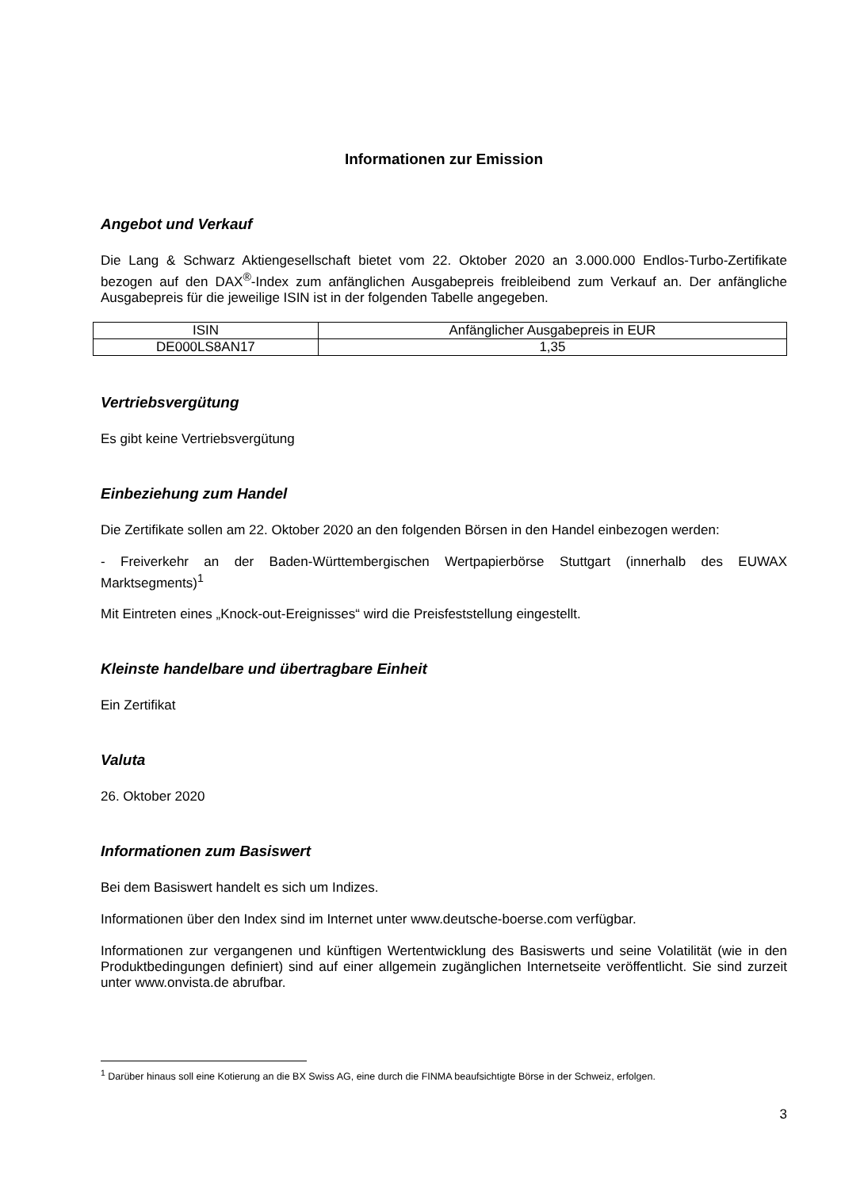Informationen zur Emission
Angebot und Verkauf
Die Lang & Schwarz Aktiengesellschaft bietet vom 22. Oktober 2020 an 3.000.000 Endlos-Turbo-Zertifikate bezogen auf den DAX<sup>®</sup>-Index zum anfänglichen Ausgabepreis freibleibend zum Verkauf an. Der anfängliche Ausgabepreis für die jeweilige ISIN ist in der folgenden Tabelle angegeben.
| ISIN | Anfänglicher Ausgabepreis in EUR |
| DE000LS8AN17 | 1,35 |
Vertriebsvergütung
Es gibt keine Vertriebsvergütung
Einbeziehung zum Handel
Die Zertifikate sollen am 22. Oktober 2020 an den folgenden Börsen in den Handel einbezogen werden:
- Freiverkehr an der Baden-Württembergischen Wertpapierbörse Stuttgart (innerhalb des EUWAX Marktsegments)<sup>1</sup>
Mit Eintreten eines „Knock-out-Ereignisses“ wird die Preisfeststellung eingestellt.
Kleinste handelbare und übertragbare Einheit
Ein Zertifikat
Valuta
26. Oktober 2020
Informationen zum Basiswert
Bei dem Basiswert handelt es sich um Indizes.
Informationen über den Index sind im Internet unter www.deutsche-boerse.com verfügbar.
Informationen zur vergangenen und künftigen Wertentwicklung des Basiswerts und seine Volatilität (wie in den Produktbedingungen definiert) sind auf einer allgemein zugänglichen Internetseite veröffentlicht. Sie sind zurzeit unter www.onvista.de abrufbar.
<sup>1</sup> Darüber hinaus soll eine Kotierung an die BX Swiss AG, eine durch die FINMA beaufsichtigte Börse in der Schweiz, erfolgen.
3